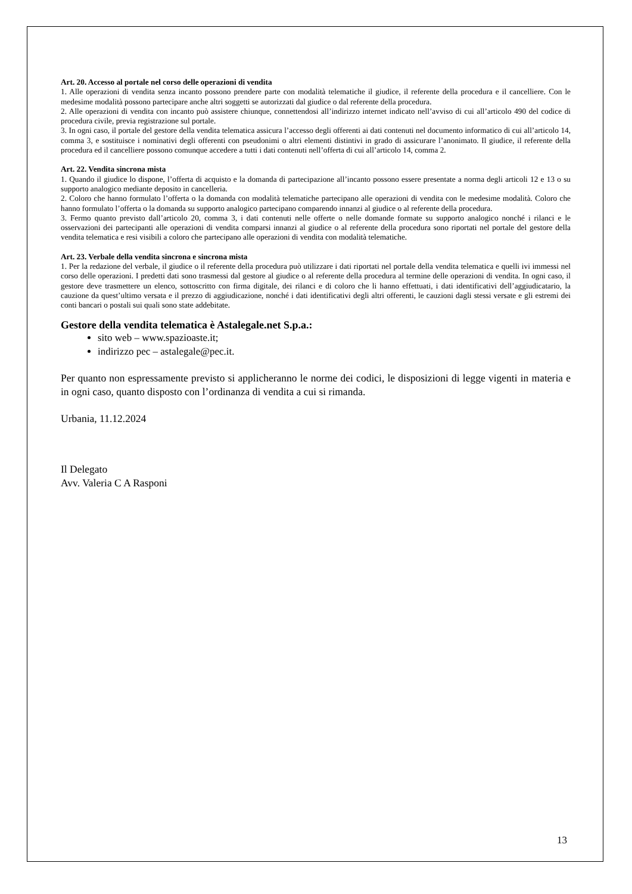Art. 20. Accesso al portale nel corso delle operazioni di vendita
1. Alle operazioni di vendita senza incanto possono prendere parte con modalità telematiche il giudice, il referente della procedura e il cancelliere. Con le medesime modalità possono partecipare anche altri soggetti se autorizzati dal giudice o dal referente della procedura.
2. Alle operazioni di vendita con incanto può assistere chiunque, connettendosi all’indirizzo internet indicato nell’avviso di cui all’articolo 490 del codice di procedura civile, previa registrazione sul portale.
3. In ogni caso, il portale del gestore della vendita telematica assicura l’accesso degli offerenti ai dati contenuti nel documento informatico di cui all’articolo 14, comma 3, e sostituisce i nominativi degli offerenti con pseudonimi o altri elementi distintivi in grado di assicurare l’anonimato. Il giudice, il referente della procedura ed il cancelliere possono comunque accedere a tutti i dati contenuti nell’offerta di cui all’articolo 14, comma 2.
Art. 22. Vendita sincrona mista
1. Quando il giudice lo dispone, l’offerta di acquisto e la domanda di partecipazione all’incanto possono essere presentate a norma degli articoli 12 e 13 o su supporto analogico mediante deposito in cancelleria.
2. Coloro che hanno formulato l’offerta o la domanda con modalità telematiche partecipano alle operazioni di vendita con le medesime modalità. Coloro che hanno formulato l’offerta o la domanda su supporto analogico partecipano comparendo innanzi al giudice o al referente della procedura.
3. Fermo quanto previsto dall’articolo 20, comma 3, i dati contenuti nelle offerte o nelle domande formate su supporto analogico nonché i rilanci e le osservazioni dei partecipanti alle operazioni di vendita comparsi innanzi al giudice o al referente della procedura sono riportati nel portale del gestore della vendita telematica e resi visibili a coloro che partecipano alle operazioni di vendita con modalità telematiche.
Art. 23. Verbale della vendita sincrona e sincrona mista
1. Per la redazione del verbale, il giudice o il referente della procedura può utilizzare i dati riportati nel portale della vendita telematica e quelli ivi immessi nel corso delle operazioni. I predetti dati sono trasmessi dal gestore al giudice o al referente della procedura al termine delle operazioni di vendita. In ogni caso, il gestore deve trasmettere un elenco, sottoscritto con firma digitale, dei rilanci e di coloro che li hanno effettuati, i dati identificativi dell’aggiudicatario, la cauzione da quest’ultimo versata e il prezzo di aggiudicazione, nonché i dati identificativi degli altri offerenti, le cauzioni dagli stessi versate e gli estremi dei conti bancari o postali sui quali sono state addebitate.
Gestore della vendita telematica è Astalegale.net S.p.a.:
sito web – www.spazioaste.it;
indirizzo pec – astalegale@pec.it.
Per quanto non espressamente previsto si applicheranno le norme dei codici, le disposizioni di legge vigenti in materia e in ogni caso, quanto disposto con l’ordinanza di vendita a cui si rimanda.
Urbania, 11.12.2024
Il Delegato
Avv. Valeria C A Rasponi
13